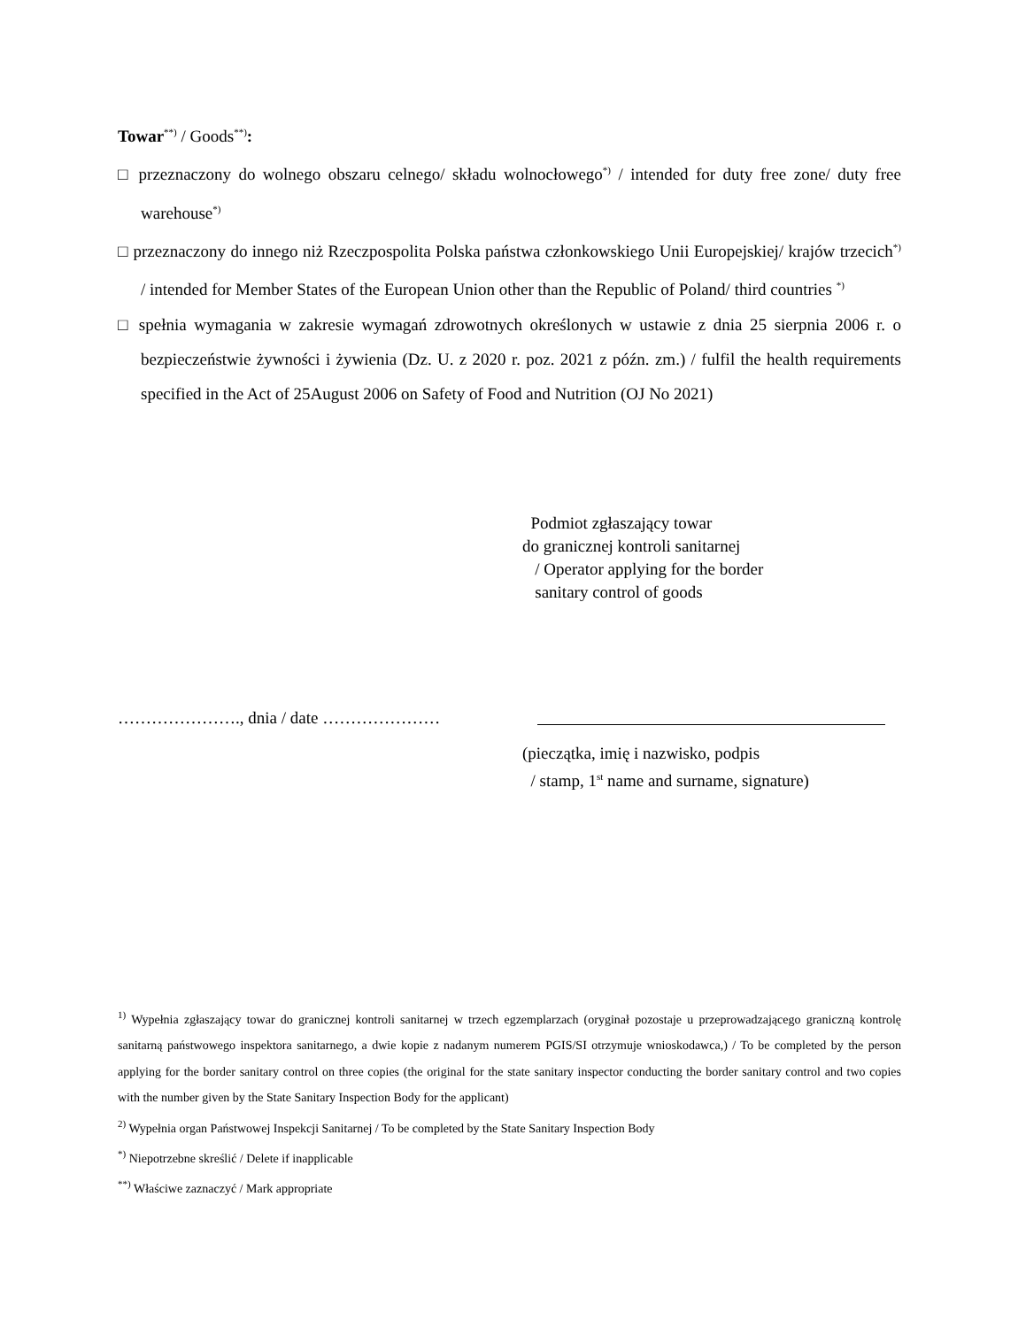Towar<sup>**)</sup> / Goods<sup>**)</sup>:
□ przeznaczony do wolnego obszaru celnego/ składu wolnocłowego<sup>*)</sup> / intended for duty free zone/ duty free warehouse<sup>*)</sup>
□ przeznaczony do innego niż Rzeczpospolita Polska państwa członkowskiego Unii Europejskiej/ krajów trzecich<sup>*)</sup> / intended for Member States of the European Union other than the Republic of Poland/ third countries <sup>*)</sup>
□ spełnia wymagania w zakresie wymagań zdrowotnych określonych w ustawie z dnia 25 sierpnia 2006 r. o bezpieczeństwie żywności i żywienia (Dz. U. z 2020 r. poz. 2021 z późn. zm.) / fulfil the health requirements specified in the Act of 25August 2006 on Safety of Food and Nutrition (OJ No 2021)
Podmiot zgłaszający towar
do granicznej kontroli sanitarnej
/ Operator applying for the border
sanitary control of goods
…………………., dnia / date …………………
(pieczątka, imię i nazwisko, podpis
/ stamp, 1<sup>st</sup> name and surname, signature)
<sup>1)</sup> Wypełnia zgłaszający towar do granicznej kontroli sanitarnej w trzech egzemplarzach (oryginał pozostaje u przeprowadzającego graniczną kontrolę sanitarną państwowego inspektora sanitarnego, a dwie kopie z nadanym numerem PGIS/SI otrzymuje wnioskodawca,) / To be completed by the person applying for the border sanitary control on three copies (the original for the state sanitary inspector conducting the border sanitary control and two copies with the number given by the State Sanitary Inspection Body for the applicant)
<sup>2)</sup> Wypełnia organ Państwowej Inspekcji Sanitarnej / To be completed by the State Sanitary Inspection Body
<sup>*)</sup> Niepotrzebne skreślić / Delete if inapplicable
<sup>**)</sup> Właściwe zaznaczyć / Mark appropriate